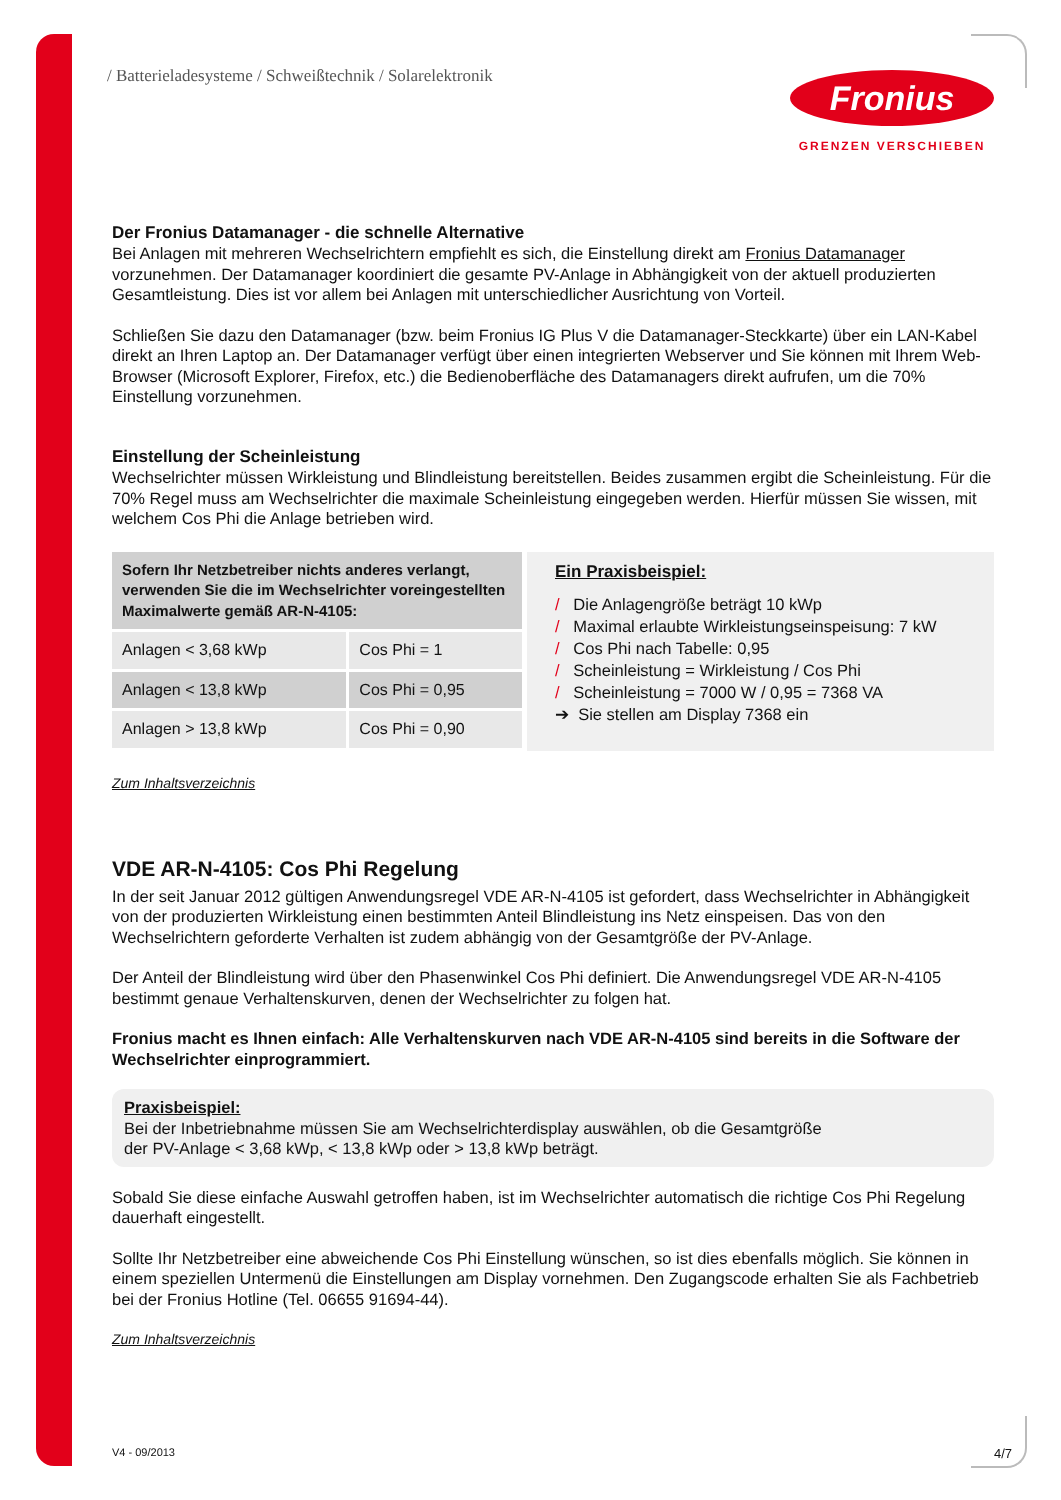/ Batterieladesysteme / Schweißtechnik / Solarelektronik
Fronius
GRENZEN VERSCHIEBEN
Der Fronius Datamanager - die schnelle Alternative
Bei Anlagen mit mehreren Wechselrichtern empfiehlt es sich, die Einstellung direkt am Fronius Datamanager vorzunehmen. Der Datamanager koordiniert die gesamte PV-Anlage in Abhängigkeit von der aktuell produzierten Gesamtleistung. Dies ist vor allem bei Anlagen mit unterschiedlicher Ausrichtung von Vorteil.
Schließen Sie dazu den Datamanager (bzw. beim Fronius IG Plus V die Datamanager-Steckkarte) über ein LAN-Kabel direkt an Ihren Laptop an. Der Datamanager verfügt über einen integrierten Webserver und Sie können mit Ihrem Web-Browser (Microsoft Explorer, Firefox, etc.) die Bedienoberfläche des Datamanagers direkt aufrufen, um die 70% Einstellung vorzunehmen.
Einstellung der Scheinleistung
Wechselrichter müssen Wirkleistung und Blindleistung bereitstellen. Beides zusammen ergibt die Scheinleistung. Für die 70% Regel muss am Wechselrichter die maximale Scheinleistung eingegeben werden. Hierfür müssen Sie wissen, mit welchem Cos Phi die Anlage betrieben wird.
| Sofern Ihr Netzbetreiber nichts anderes verlangt, verwenden Sie die im Wechselrichter voreingestellten Maximalwerte gemäß AR-N-4105: | |
| --- | --- |
| Anlagen < 3,68 kWp | Cos Phi = 1 |
| Anlagen < 13,8 kWp | Cos Phi = 0,95 |
| Anlagen > 13,8 kWp | Cos Phi = 0,90 |
Ein Praxisbeispiel:
/ Die Anlagengröße beträgt 10 kWp
/ Maximal erlaubte Wirkleistungseinspeisung: 7 kW
/ Cos Phi nach Tabelle: 0,95
/ Scheinleistung = Wirkleistung / Cos Phi
/ Scheinleistung = 7000 W / 0,95 = 7368 VA
➔ Sie stellen am Display 7368 ein
Zum Inhaltsverzeichnis
VDE AR-N-4105: Cos Phi Regelung
In der seit Januar 2012 gültigen Anwendungsregel VDE AR-N-4105 ist gefordert, dass Wechselrichter in Abhängigkeit von der produzierten Wirkleistung einen bestimmten Anteil Blindleistung ins Netz einspeisen. Das von den Wechselrichtern geforderte Verhalten ist zudem abhängig von der Gesamtgröße der PV-Anlage.
Der Anteil der Blindleistung wird über den Phasenwinkel Cos Phi definiert. Die Anwendungsregel VDE AR-N-4105 bestimmt genaue Verhaltenskurven, denen der Wechselrichter zu folgen hat.
Fronius macht es Ihnen einfach: Alle Verhaltenskurven nach VDE AR-N-4105 sind bereits in die Software der Wechselrichter einprogrammiert.
Praxisbeispiel:
Bei der Inbetriebnahme müssen Sie am Wechselrichterdisplay auswählen, ob die Gesamtgröße
der PV-Anlage < 3,68 kWp, < 13,8 kWp oder > 13,8 kWp beträgt.
Sobald Sie diese einfache Auswahl getroffen haben, ist im Wechselrichter automatisch die richtige Cos Phi Regelung dauerhaft eingestellt.
Sollte Ihr Netzbetreiber eine abweichende Cos Phi Einstellung wünschen, so ist dies ebenfalls möglich. Sie können in einem speziellen Untermenü die Einstellungen am Display vornehmen. Den Zugangscode erhalten Sie als Fachbetrieb bei der Fronius Hotline (Tel. 06655 91694-44).
Zum Inhaltsverzeichnis
V4 - 09/2013 4/7